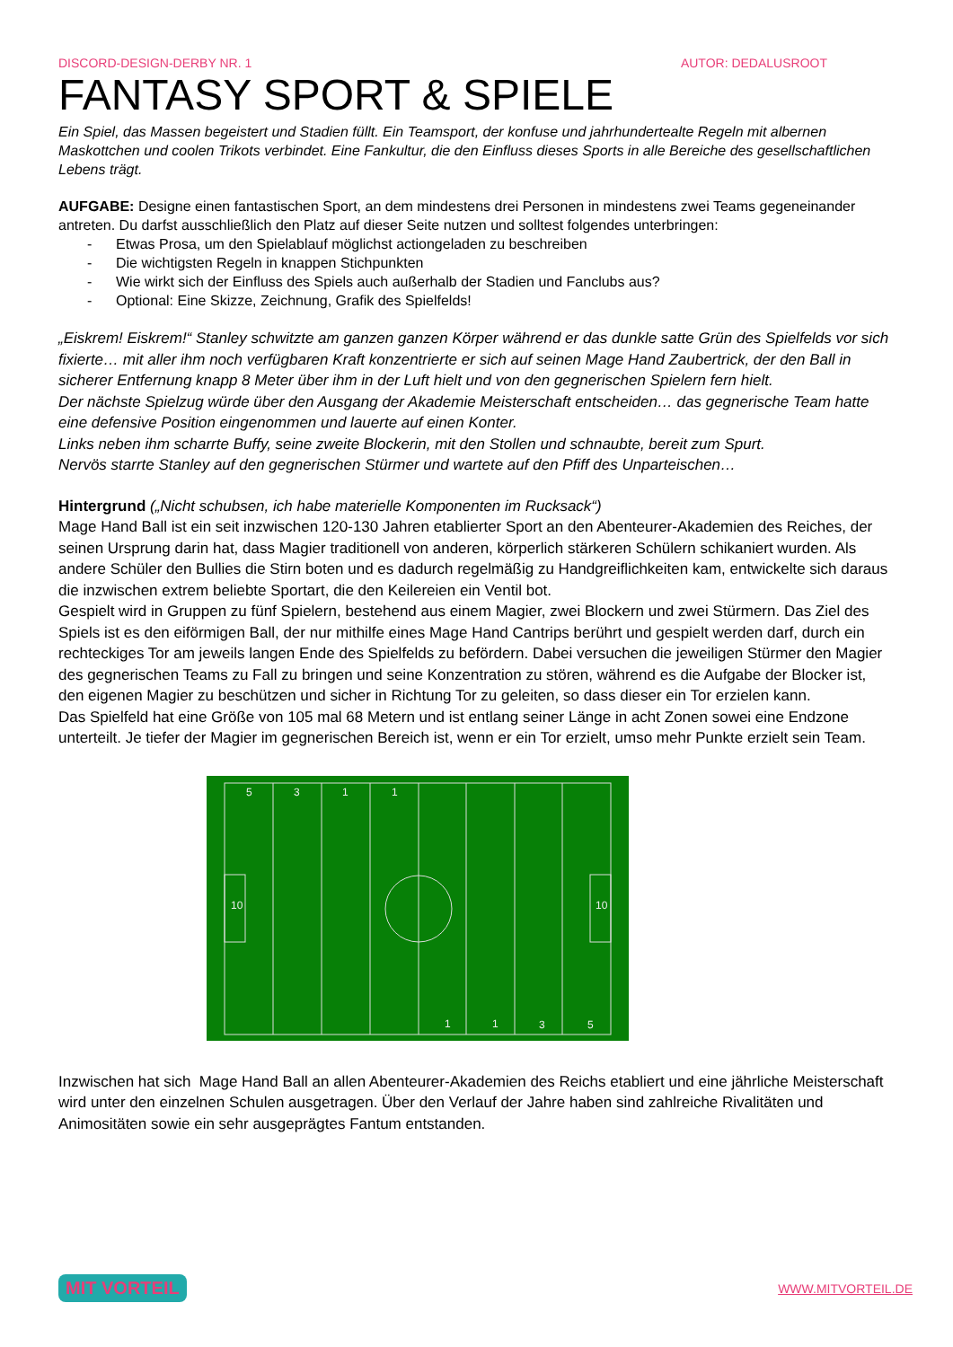DISCORD-DESIGN-DERBY NR. 1 AUTOR: DEDALUSROOT
FANTASY SPORT & SPIELE
Ein Spiel, das Massen begeistert und Stadien füllt. Ein Teamsport, der konfuse und jahrhundertealte Regeln mit albernen Maskottchen und coolen Trikots verbindet. Eine Fankultur, die den Einfluss dieses Sports in alle Bereiche des gesellschaftlichen Lebens trägt.
AUFGABE: Designe einen fantastischen Sport, an dem mindestens drei Personen in mindestens zwei Teams gegeneinander antreten. Du darfst ausschließlich den Platz auf dieser Seite nutzen und solltest folgendes unterbringen:
- Etwas Prosa, um den Spielablauf möglichst actiongeladen zu beschreiben
- Die wichtigsten Regeln in knappen Stichpunkten
- Wie wirkt sich der Einfluss des Spiels auch außerhalb der Stadien und Fanclubs aus?
- Optional: Eine Skizze, Zeichnung, Grafik des Spielfelds!
„Eiskrem! Eiskrem!“ Stanley schwitzte am ganzen ganzen Körper während er das dunkle satte Grün des Spielfelds vor sich fixierte… mit aller ihm noch verfügbaren Kraft konzentrierte er sich auf seinen Mage Hand Zaubertrick, der den Ball in sicherer Entfernung knapp 8 Meter über ihm in der Luft hielt und von den gegnerischen Spielern fern hielt.
Der nächste Spielzug würde über den Ausgang der Akademie Meisterschaft entscheiden… das gegnerische Team hatte eine defensive Position eingenommen und lauerte auf einen Konter.
Links neben ihm scharrte Buffy, seine zweite Blockerin, mit den Stollen und schnaubte, bereit zum Spurt.
Nervös starrte Stanley auf den gegnerischen Stürmer und wartete auf den Pfiff des Unparteischen…
Hintergrund („Nicht schubsen, ich habe materielle Komponenten im Rucksack“)
Mage Hand Ball ist ein seit inzwischen 120-130 Jahren etablierter Sport an den Abenteurer-Akademien des Reiches, der seinen Ursprung darin hat, dass Magier traditionell von anderen, körperlich stärkeren Schülern schikaniert wurden. Als andere Schüler den Bullies die Stirn boten und es dadurch regelmäßig zu Handgreiflichkeiten kam, entwickelte sich daraus die inzwischen extrem beliebte Sportart, die den Keilereien ein Ventil bot.
Gespielt wird in Gruppen zu fünf Spielern, bestehend aus einem Magier, zwei Blockern und zwei Stürmern. Das Ziel des Spiels ist es den eiförmigen Ball, der nur mithilfe eines Mage Hand Cantrips berührt und gespielt werden darf, durch ein rechteckiges Tor am jeweils langen Ende des Spielfelds zu befördern. Dabei versuchen die jeweiligen Stürmer den Magier des gegnerischen Teams zu Fall zu bringen und seine Konzentration zu stören, während es die Aufgabe der Blocker ist, den eigenen Magier zu beschützen und sicher in Richtung Tor zu geleiten, so dass dieser ein Tor erzielen kann.
Das Spielfeld hat eine Größe von 105 mal 68 Metern und ist entlang seiner Länge in acht Zonen sowei eine Endzone unterteilt. Je tiefer der Magier im gegnerischen Bereich ist, wenn er ein Tor erzielt, umso mehr Punkte erzielt sein Team.
1
1
3
5
5
3
1
1
10
10
Inzwischen hat sich Mage Hand Ball an allen Abenteurer-Akademien des Reichs etabliert und eine jährliche Meisterschaft wird unter den einzelnen Schulen ausgetragen. Über den Verlauf der Jahre haben sind zahlreiche Rivalitäten und Animositäten sowie ein sehr ausgeprägtes Fantum entstanden.
MIT VORTEIL WWW.MITVORTEIL.DE